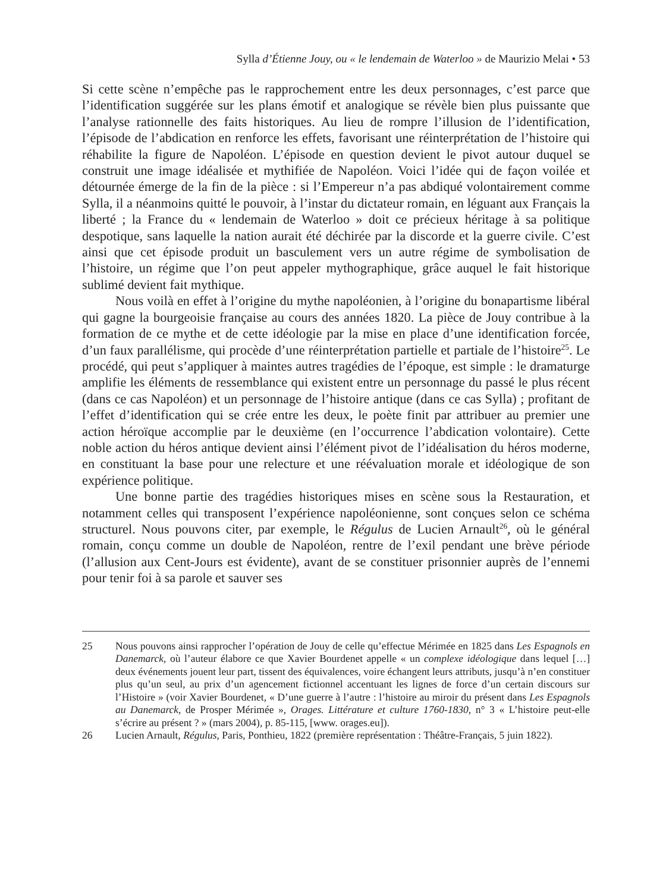Sylla d’Étienne Jouy, ou « le lendemain de Waterloo » de Maurizio Melai • 53
Si cette scène n’empêche pas le rapprochement entre les deux personnages, c’est parce que l’identification suggérée sur les plans émotif et analogique se révèle bien plus puissante que l’analyse rationnelle des faits historiques. Au lieu de rompre l’illusion de l’identification, l’épisode de l’abdication en renforce les effets, favorisant une réinterprétation de l’histoire qui réhabilite la figure de Napoléon. L’épisode en question devient le pivot autour duquel se construit une image idéalisée et mythifiée de Napoléon. Voici l’idée qui de façon voilée et détournée émerge de la fin de la pièce : si l’Empereur n’a pas abdiqué volontairement comme Sylla, il a néanmoins quitté le pouvoir, à l’instar du dictateur romain, en léguant aux Français la liberté ; la France du « lendemain de Waterloo » doit ce précieux héritage à sa politique despotique, sans laquelle la nation aurait été déchirée par la discorde et la guerre civile. C’est ainsi que cet épisode produit un basculement vers un autre régime de symbolisation de l’histoire, un régime que l’on peut appeler mythographique, grâce auquel le fait historique sublimé devient fait mythique.
Nous voilà en effet à l’origine du mythe napoléonien, à l’origine du bonapartisme libéral qui gagne la bourgeoisie française au cours des années 1820. La pièce de Jouy contribue à la formation de ce mythe et de cette idéologie par la mise en place d’une identification forcée, d’un faux parallélisme, qui procède d’une réinterprétation partielle et partiale de l’histoire<sup>25</sup>. Le procédé, qui peut s’appliquer à maintes autres tragédies de l’époque, est simple : le dramaturge amplifie les éléments de ressemblance qui existent entre un personnage du passé le plus récent (dans ce cas Napoléon) et un personnage de l’histoire antique (dans ce cas Sylla) ; profitant de l’effet d’identification qui se crée entre les deux, le poète finit par attribuer au premier une action héroïque accomplie par le deuxième (en l’occurrence l’abdication volontaire). Cette noble action du héros antique devient ainsi l’élément pivot de l’idéalisation du héros moderne, en constituant la base pour une relecture et une réévaluation morale et idéologique de son expérience politique.
Une bonne partie des tragédies historiques mises en scène sous la Restauration, et notamment celles qui transposent l’expérience napoléonienne, sont conçues selon ce schéma structurel. Nous pouvons citer, par exemple, le Régulus de Lucien Arnault<sup>26</sup>, où le général romain, conçu comme un double de Napoléon, rentre de l’exil pendant une brève période (l’allusion aux Cent-Jours est évidente), avant de se constituer prisonnier auprès de l’ennemi pour tenir foi à sa parole et sauver ses
25 Nous pouvons ainsi rapprocher l’opération de Jouy de celle qu’effectue Mérimée en 1825 dans Les Espagnols en Danemarck, où l’auteur élabore ce que Xavier Bourdenet appelle « un complexe idéologique dans lequel […] deux événements jouent leur part, tissent des équivalences, voire échangent leurs attributs, jusqu’à n’en constituer plus qu’un seul, au prix d’un agencement fictionnel accentuant les lignes de force d’un certain discours sur l’Histoire » (voir Xavier Bourdenet, « D’une guerre à l’autre : l’histoire au miroir du présent dans Les Espagnols au Danemarck, de Prosper Mérimée », Orages. Littérature et culture 1760-1830, n° 3 « L’histoire peut-elle s’écrire au présent ? » (mars 2004), p. 85-115, [www. orages.eu]).
26 Lucien Arnault, Régulus, Paris, Ponthieu, 1822 (première représentation : Théâtre-Français, 5 juin 1822).